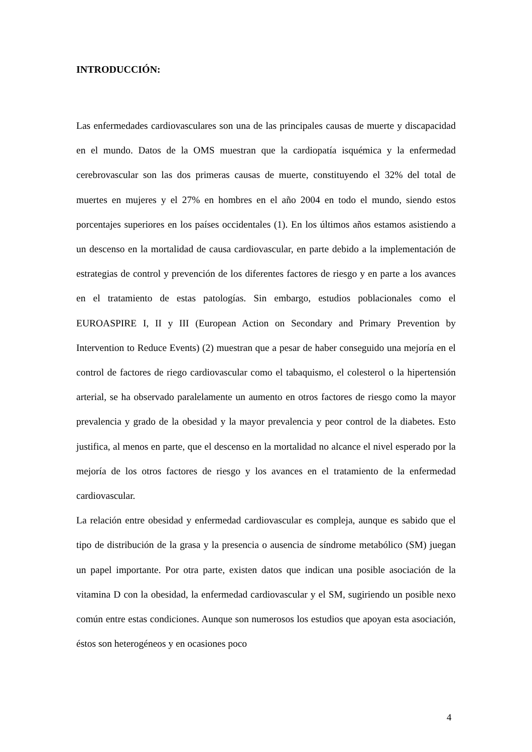INTRODUCCIÓN:
Las enfermedades cardiovasculares son una de las principales causas de muerte y discapacidad en el mundo. Datos de la OMS muestran que la cardiopatía isquémica y la enfermedad cerebrovascular son las dos primeras causas de muerte, constituyendo el 32% del total de muertes en mujeres y el 27% en hombres en el año 2004 en todo el mundo, siendo estos porcentajes superiores en los países occidentales (1). En los últimos años estamos asistiendo a un descenso en la mortalidad de causa cardiovascular, en parte debido a la implementación de estrategias de control y prevención de los diferentes factores de riesgo y en parte a los avances en el tratamiento de estas patologías. Sin embargo, estudios poblacionales como el EUROASPIRE I, II y III (European Action on Secondary and Primary Prevention by Intervention to Reduce Events) (2) muestran que a pesar de haber conseguido una mejoría en el control de factores de riego cardiovascular como el tabaquismo, el colesterol o la hipertensión arterial, se ha observado paralelamente un aumento en otros factores de riesgo como la mayor prevalencia y grado de la obesidad y la mayor prevalencia y peor control de la diabetes. Esto justifica, al menos en parte, que el descenso en la mortalidad no alcance el nivel esperado por la mejoría de los otros factores de riesgo y los avances en el tratamiento de la enfermedad cardiovascular.
La relación entre obesidad y enfermedad cardiovascular es compleja, aunque es sabido que el tipo de distribución de la grasa y la presencia o ausencia de síndrome metabólico (SM) juegan un papel importante. Por otra parte, existen datos que indican una posible asociación de la vitamina D con la obesidad, la enfermedad cardiovascular y el SM, sugiriendo un posible nexo común entre estas condiciones. Aunque son numerosos los estudios que apoyan esta asociación, éstos son heterogéneos y en ocasiones poco
4